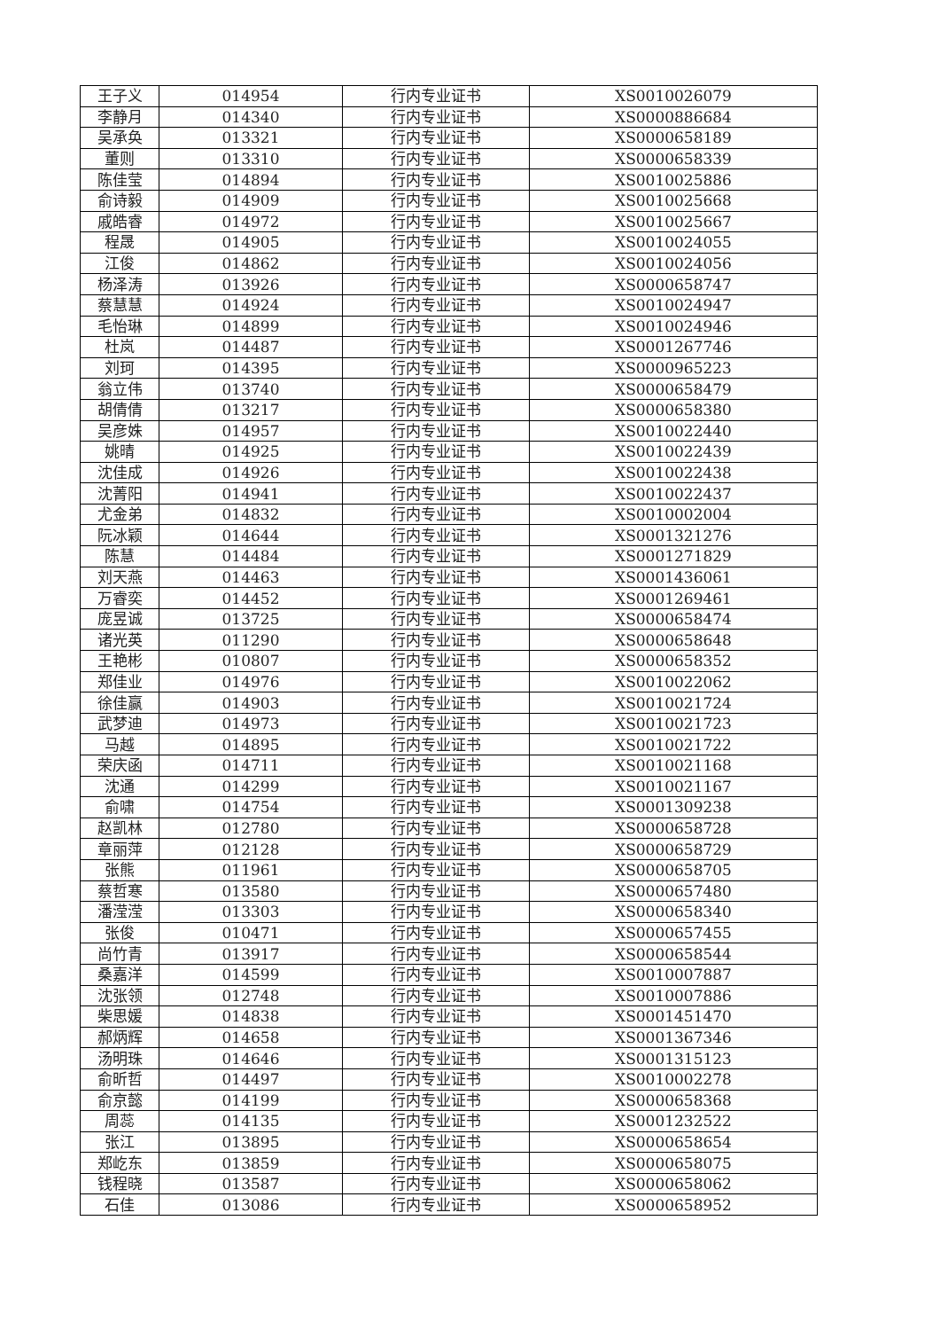| 王子义 | 014954 | 行内专业证书 | XS0010026079 |
| 李静月 | 014340 | 行内专业证书 | XS0000886684 |
| 吴承奂 | 013321 | 行内专业证书 | XS0000658189 |
| 董则 | 013310 | 行内专业证书 | XS0000658339 |
| 陈佳莹 | 014894 | 行内专业证书 | XS0010025886 |
| 俞诗毅 | 014909 | 行内专业证书 | XS0010025668 |
| 戚皓睿 | 014972 | 行内专业证书 | XS0010025667 |
| 程晟 | 014905 | 行内专业证书 | XS0010024055 |
| 江俊 | 014862 | 行内专业证书 | XS0010024056 |
| 杨泽涛 | 013926 | 行内专业证书 | XS0000658747 |
| 蔡慧慧 | 014924 | 行内专业证书 | XS0010024947 |
| 毛怡琳 | 014899 | 行内专业证书 | XS0010024946 |
| 杜岚 | 014487 | 行内专业证书 | XS0001267746 |
| 刘珂 | 014395 | 行内专业证书 | XS0000965223 |
| 翁立伟 | 013740 | 行内专业证书 | XS0000658479 |
| 胡倩倩 | 013217 | 行内专业证书 | XS0000658380 |
| 吴彦姝 | 014957 | 行内专业证书 | XS0010022440 |
| 姚晴 | 014925 | 行内专业证书 | XS0010022439 |
| 沈佳成 | 014926 | 行内专业证书 | XS0010022438 |
| 沈菁阳 | 014941 | 行内专业证书 | XS0010022437 |
| 尤金弟 | 014832 | 行内专业证书 | XS0010002004 |
| 阮冰颖 | 014644 | 行内专业证书 | XS0001321276 |
| 陈慧 | 014484 | 行内专业证书 | XS0001271829 |
| 刘天燕 | 014463 | 行内专业证书 | XS0001436061 |
| 万睿奕 | 014452 | 行内专业证书 | XS0001269461 |
| 庞昱诚 | 013725 | 行内专业证书 | XS0000658474 |
| 诸光英 | 011290 | 行内专业证书 | XS0000658648 |
| 王艳彬 | 010807 | 行内专业证书 | XS0000658352 |
| 郑佳业 | 014976 | 行内专业证书 | XS0010022062 |
| 徐佳赢 | 014903 | 行内专业证书 | XS0010021724 |
| 武梦迪 | 014973 | 行内专业证书 | XS0010021723 |
| 马越 | 014895 | 行内专业证书 | XS0010021722 |
| 荣庆函 | 014711 | 行内专业证书 | XS0010021168 |
| 沈通 | 014299 | 行内专业证书 | XS0010021167 |
| 俞啸 | 014754 | 行内专业证书 | XS0001309238 |
| 赵凯林 | 012780 | 行内专业证书 | XS0000658728 |
| 章丽萍 | 012128 | 行内专业证书 | XS0000658729 |
| 张熊 | 011961 | 行内专业证书 | XS0000658705 |
| 蔡哲寒 | 013580 | 行内专业证书 | XS0000657480 |
| 潘滢滢 | 013303 | 行内专业证书 | XS0000658340 |
| 张俊 | 010471 | 行内专业证书 | XS0000657455 |
| 尚竹青 | 013917 | 行内专业证书 | XS0000658544 |
| 桑嘉洋 | 014599 | 行内专业证书 | XS0010007887 |
| 沈张领 | 012748 | 行内专业证书 | XS0010007886 |
| 柴思媛 | 014838 | 行内专业证书 | XS0001451470 |
| 郝炳辉 | 014658 | 行内专业证书 | XS0001367346 |
| 汤明珠 | 014646 | 行内专业证书 | XS0001315123 |
| 俞昕哲 | 014497 | 行内专业证书 | XS0010002278 |
| 俞京懿 | 014199 | 行内专业证书 | XS0000658368 |
| 周蕊 | 014135 | 行内专业证书 | XS0001232522 |
| 张江 | 013895 | 行内专业证书 | XS0000658654 |
| 郑屹东 | 013859 | 行内专业证书 | XS0000658075 |
| 钱程晓 | 013587 | 行内专业证书 | XS0000658062 |
| 石佳 | 013086 | 行内专业证书 | XS0000658952 |